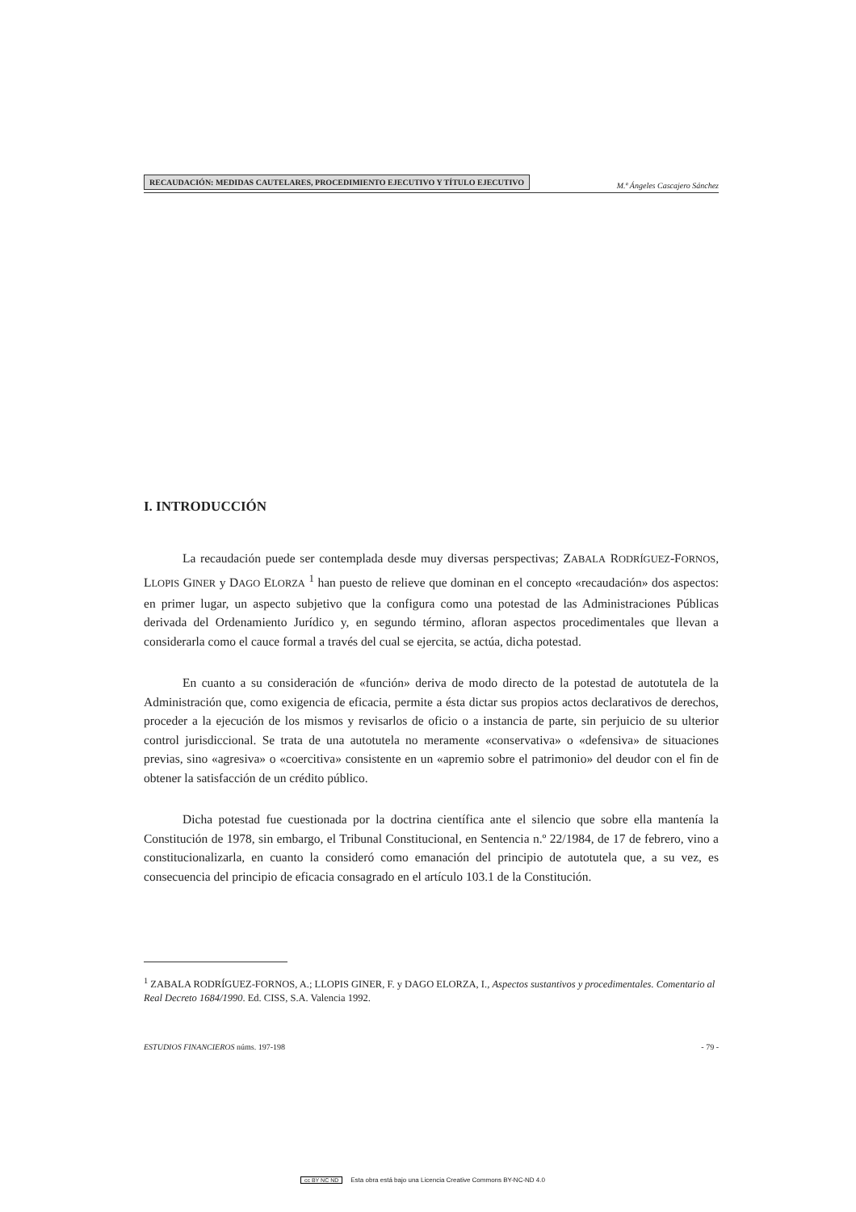RECAUDACIÓN: MEDIDAS CAUTELARES, PROCEDIMIENTO EJECUTIVO Y TÍTULO EJECUTIVO M.ª Ángeles Cascajero Sánchez
I. INTRODUCCIÓN
La recaudación puede ser contemplada desde muy diversas perspectivas; ZABALA RODRÍGUEZ-FORNOS, LLOPIS GINER y DAGO ELORZA <sup>1</sup> han puesto de relieve que dominan en el concepto «recaudación» dos aspectos: en primer lugar, un aspecto subjetivo que la configura como una potestad de las Administraciones Públicas derivada del Ordenamiento Jurídico y, en segundo término, afloran aspectos procedimentales que llevan a considerarla como el cauce formal a través del cual se ejercita, se actúa, dicha potestad.
En cuanto a su consideración de «función» deriva de modo directo de la potestad de autotutela de la Administración que, como exigencia de eficacia, permite a ésta dictar sus propios actos declarativos de derechos, proceder a la ejecución de los mismos y revisarlos de oficio o a instancia de parte, sin perjuicio de su ulterior control jurisdiccional. Se trata de una autotutela no meramente «conservativa» o «defensiva» de situaciones previas, sino «agresiva» o «coercitiva» consistente en un «apremio sobre el patrimonio» del deudor con el fin de obtener la satisfacción de un crédito público.
Dicha potestad fue cuestionada por la doctrina científica ante el silencio que sobre ella mantenía la Constitución de 1978, sin embargo, el Tribunal Constitucional, en Sentencia n.º 22/1984, de 17 de febrero, vino a constitucionalizarla, en cuanto la consideró como emanación del principio de autotutela que, a su vez, es consecuencia del principio de eficacia consagrado en el artículo 103.1 de la Constitución.
<sup>1</sup> ZABALA RODRÍGUEZ-FORNOS, A.; LLOPIS GINER, F. y DAGO ELORZA, I., Aspectos sustantivos y procedimentales. Comentario al Real Decreto 1684/1990. Ed. CISS, S.A. Valencia 1992.
ESTUDIOS FINANCIEROS núms. 197-198 - 79 -
cc BY NC ND Esta obra está bajo una Licencia Creative Commons BY-NC-ND 4.0